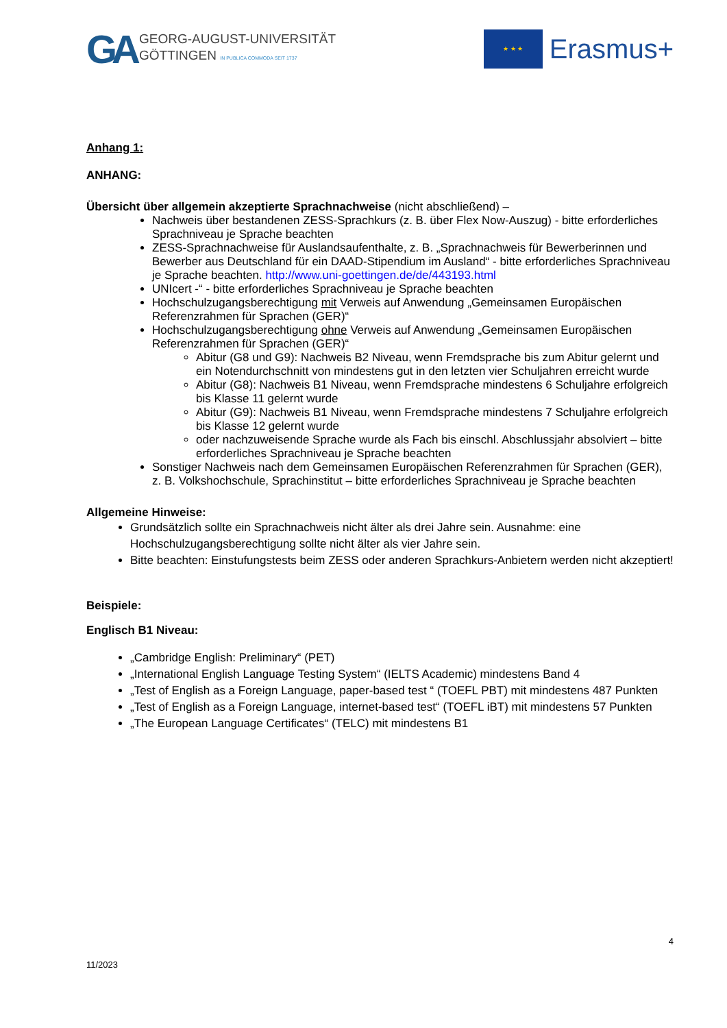GA
GEORG-AUGUST-UNIVERSITÄT
GÖTTINGEN IN PUBLICA COMMODA SEIT 1737
★ ★ ★
Erasmus+
Anhang 1:
ANHANG:
Übersicht über allgemein akzeptierte Sprachnachweise (nicht abschließend) –
Nachweis über bestandenen ZESS-Sprachkurs (z. B. über Flex Now-Auszug) - bitte erforderliches Sprachniveau je Sprache beachten
ZESS-Sprachnachweise für Auslandsaufenthalte, z. B. „Sprachnachweis für Bewerberinnen und Bewerber aus Deutschland für ein DAAD-Stipendium im Ausland“ - bitte erforderliches Sprachniveau je Sprache beachten. http://www.uni-goettingen.de/de/443193.html
UNIcert -“ - bitte erforderliches Sprachniveau je Sprache beachten
Hochschulzugangsberechtigung mit Verweis auf Anwendung „Gemeinsamen Europäischen Referenzrahmen für Sprachen (GER)“
Hochschulzugangsberechtigung ohne Verweis auf Anwendung „Gemeinsamen Europäischen Referenzrahmen für Sprachen (GER)“
Abitur (G8 und G9): Nachweis B2 Niveau, wenn Fremdsprache bis zum Abitur gelernt und ein Notendurchschnitt von mindestens gut in den letzten vier Schuljahren erreicht wurde
Abitur (G8): Nachweis B1 Niveau, wenn Fremdsprache mindestens 6 Schuljahre erfolgreich bis Klasse 11 gelernt wurde
Abitur (G9): Nachweis B1 Niveau, wenn Fremdsprache mindestens 7 Schuljahre erfolgreich bis Klasse 12 gelernt wurde
oder nachzuweisende Sprache wurde als Fach bis einschl. Abschlussjahr absolviert – bitte erforderliches Sprachniveau je Sprache beachten
Sonstiger Nachweis nach dem Gemeinsamen Europäischen Referenzrahmen für Sprachen (GER), z. B. Volkshochschule, Sprachinstitut – bitte erforderliches Sprachniveau je Sprache beachten
Allgemeine Hinweise:
Grundsätzlich sollte ein Sprachnachweis nicht älter als drei Jahre sein. Ausnahme: eine Hochschulzugangsberechtigung sollte nicht älter als vier Jahre sein.
Bitte beachten: Einstufungstests beim ZESS oder anderen Sprachkurs-Anbietern werden nicht akzeptiert!
Beispiele:
Englisch B1 Niveau:
„Cambridge English: Preliminary“ (PET)
„International English Language Testing System“ (IELTS Academic) mindestens Band 4
„Test of English as a Foreign Language, paper-based test “ (TOEFL PBT) mit mindestens 487 Punkten
„Test of English as a Foreign Language, internet-based test“ (TOEFL iBT) mit mindestens 57 Punkten
„The European Language Certificates“ (TELC) mit mindestens B1
4
11/2023